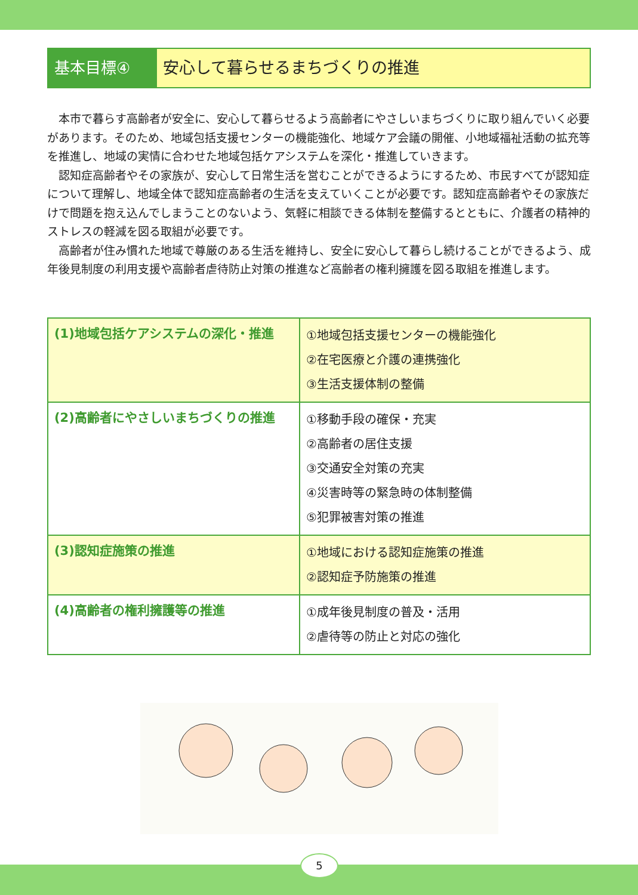基本目標④ 安心して暮らせるまちづくりの推進
本市で暮らす高齢者が安全に、安心して暮らせるよう高齢者にやさしいまちづくりに取り組んでいく必要があります。そのため、地域包括支援センターの機能強化、地域ケア会議の開催、小地域福祉活動の拡充等を推進し、地域の実情に合わせた地域包括ケアシステムを深化・推進していきます。
認知症高齢者やその家族が、安心して日常生活を営むことができるようにするため、市民すべてが認知症について理解し、地域全体で認知症高齢者の生活を支えていくことが必要です。認知症高齢者やその家族だけで問題を抱え込んでしまうことのないよう、気軽に相談できる体制を整備するとともに、介護者の精神的ストレスの軽減を図る取組が必要です。
高齢者が住み慣れた地域で尊厳のある生活を維持し、安全に安心して暮らし続けることができるよう、成年後見制度の利用支援や高齢者虐待防止対策の推進など高齢者の権利擁護を図る取組を推進します。
| (1)地域包括ケアシステムの深化・推進 | ①地域包括支援センターの機能強化 ②在宅医療と介護の連携強化 ③生活支援体制の整備 |
| (2)高齢者にやさしいまちづくりの推進 | ①移動手段の確保・充実 ②高齢者の居住支援 ③交通安全対策の充実 ④災害時等の緊急時の体制整備 ⑤犯罪被害対策の推進 |
| (3)認知症施策の推進 | ①地域における認知症施策の推進 ②認知症予防施策の推進 |
| (4)高齢者の権利擁護等の推進 | ①成年後見制度の普及・活用 ②虐待等の防止と対応の強化 |
5